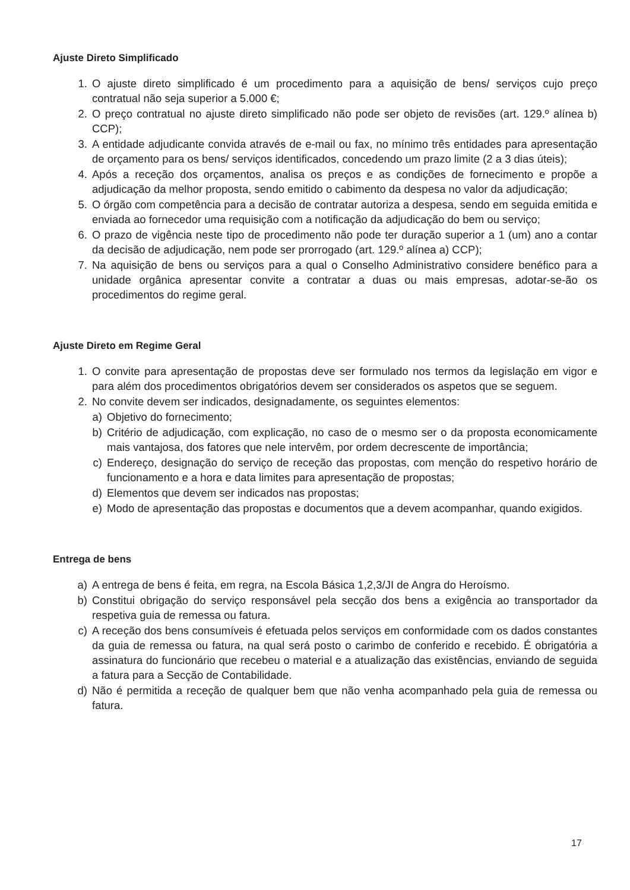Ajuste Direto Simplificado
1. O ajuste direto simplificado é um procedimento para a aquisição de bens/ serviços cujo preço contratual não seja superior a 5.000 €;
2. O preço contratual no ajuste direto simplificado não pode ser objeto de revisões (art. 129.º alínea b) CCP);
3. A entidade adjudicante convida através de e-mail ou fax, no mínimo três entidades para apresentação de orçamento para os bens/ serviços identificados, concedendo um prazo limite (2 a 3 dias úteis);
4. Após a receção dos orçamentos, analisa os preços e as condições de fornecimento e propõe a adjudicação da melhor proposta, sendo emitido o cabimento da despesa no valor da adjudicação;
5. O órgão com competência para a decisão de contratar autoriza a despesa, sendo em seguida emitida e enviada ao fornecedor uma requisição com a notificação da adjudicação do bem ou serviço;
6. O prazo de vigência neste tipo de procedimento não pode ter duração superior a 1 (um) ano a contar da decisão de adjudicação, nem pode ser prorrogado (art. 129.º alínea a) CCP);
7. Na aquisição de bens ou serviços para a qual o Conselho Administrativo considere benéfico para a unidade orgânica apresentar convite a contratar a duas ou mais empresas, adotar-se-ão os procedimentos do regime geral.
Ajuste Direto em Regime Geral
1. O convite para apresentação de propostas deve ser formulado nos termos da legislação em vigor e para além dos procedimentos obrigatórios devem ser considerados os aspetos que se seguem.
2. No convite devem ser indicados, designadamente, os seguintes elementos:
a) Objetivo do fornecimento;
b) Critério de adjudicação, com explicação, no caso de o mesmo ser o da proposta economicamente mais vantajosa, dos fatores que nele intervêm, por ordem decrescente de importância;
c) Endereço, designação do serviço de receção das propostas, com menção do respetivo horário de funcionamento e a hora e data limites para apresentação de propostas;
d) Elementos que devem ser indicados nas propostas;
e) Modo de apresentação das propostas e documentos que a devem acompanhar, quando exigidos.
Entrega de bens
a) A entrega de bens é feita, em regra, na Escola Básica 1,2,3/JI de Angra do Heroísmo.
b) Constitui obrigação do serviço responsável pela secção dos bens a exigência ao transportador da respetiva guia de remessa ou fatura.
c) A receção dos bens consumíveis é efetuada pelos serviços em conformidade com os dados constantes da guia de remessa ou fatura, na qual será posto o carimbo de conferido e recebido. É obrigatória a assinatura do funcionário que recebeu o material e a atualização das existências, enviando de seguida a fatura para a Secção de Contabilidade.
d) Não é permitida a receção de qualquer bem que não venha acompanhado pela guia de remessa ou fatura.
17